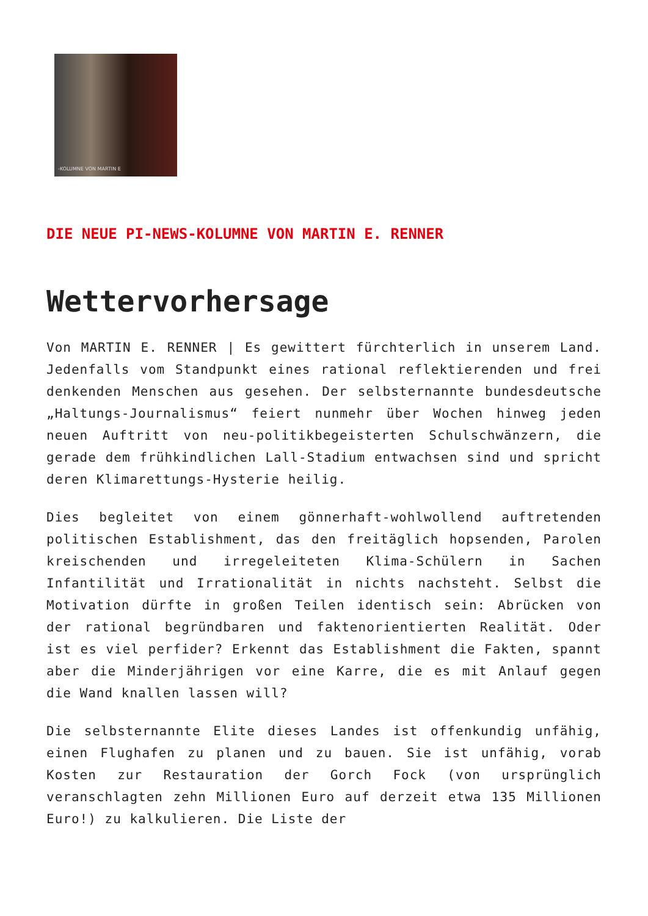-KOLUMNE VON MARTIN E
DIE NEUE PI-NEWS-KOLUMNE VON MARTIN E. RENNER
Wettervorhersage
Von MARTIN E. RENNER | Es gewittert fürchterlich in unserem Land. Jedenfalls vom Standpunkt eines rational reflektierenden und frei denkenden Menschen aus gesehen. Der selbsternannte bundesdeutsche „Haltungs-Journalismus“ feiert nunmehr über Wochen hinweg jeden neuen Auftritt von neu-politikbegeisterten Schulschwänzern, die gerade dem frühkindlichen Lall-Stadium entwachsen sind und spricht deren Klimarettungs-Hysterie heilig.
Dies begleitet von einem gönnerhaft-wohlwollend auftretenden politischen Establishment, das den freitäglich hopsenden, Parolen kreischenden und irregeleiteten Klima-Schülern in Sachen Infantilität und Irrationalität in nichts nachsteht. Selbst die Motivation dürfte in großen Teilen identisch sein: Abrücken von der rational begründbaren und faktenorientierten Realität. Oder ist es viel perfider? Erkennt das Establishment die Fakten, spannt aber die Minderjährigen vor eine Karre, die es mit Anlauf gegen die Wand knallen lassen will?
Die selbsternannte Elite dieses Landes ist offenkundig unfähig, einen Flughafen zu planen und zu bauen. Sie ist unfähig, vorab Kosten zur Restauration der Gorch Fock (von ursprünglich veranschlagten zehn Millionen Euro auf derzeit etwa 135 Millionen Euro!) zu kalkulieren. Die Liste der